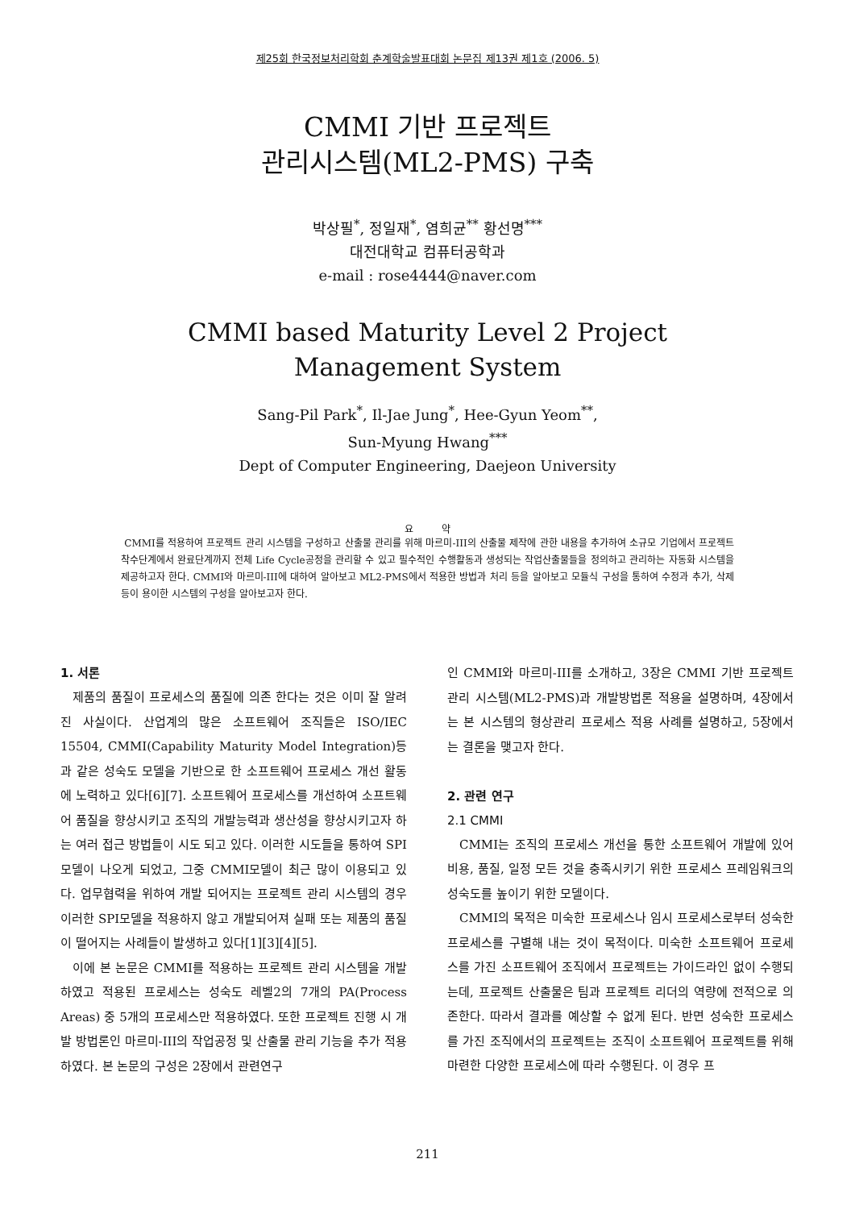제25회 한국정보처리학회 춘계학술발표대회 논문집 제13권 제1호 (2006. 5)
CMMI 기반 프로젝트
관리시스템(ML2-PMS) 구축
박상필<sup>*</sup>, 정일재<sup>*</sup>, 염희균<sup>**</sup> 황선명<sup>***</sup>
대전대학교 컴퓨터공학과
e-mail : rose4444@naver.com
CMMI based Maturity Level 2 Project
Management System
Sang-Pil Park<sup>*</sup>, Il-Jae Jung<sup>*</sup>, Hee-Gyun Yeom<sup>**</sup>,
Sun-Myung Hwang<sup>***</sup>
Dept of Computer Engineering, Daejeon University
요 약
CMMI를 적용하여 프로젝트 관리 시스템을 구성하고 산출물 관리를 위해 마르미-III의 산출물 제작에 관한 내용을 추가하여 소규모 기업에서 프로젝트 착수단계에서 완료단계까지 전체 Life Cycle공정을 관리할 수 있고 필수적인 수행활동과 생성되는 작업산출물들을 정의하고 관리하는 자동화 시스템을 제공하고자 한다. CMMI와 마르미-III에 대하여 알아보고 ML2-PMS에서 적용한 방법과 처리 등을 알아보고 모듈식 구성을 통하여 수정과 추가, 삭제등이 용이한 시스템의 구성을 알아보고자 한다.
1. 서론
제품의 품질이 프로세스의 품질에 의존 한다는 것은 이미 잘 알려진 사실이다. 산업계의 많은 소프트웨어 조직들은 ISO/IEC 15504, CMMI(Capability Maturity Model Integration)등과 같은 성숙도 모델을 기반으로 한 소프트웨어 프로세스 개선 활동에 노력하고 있다[6][7]. 소프트웨어 프로세스를 개선하여 소프트웨어 품질을 향상시키고 조직의 개발능력과 생산성을 향상시키고자 하는 여러 접근 방법들이 시도 되고 있다. 이러한 시도들을 통하여 SPI모델이 나오게 되었고, 그중 CMMI모델이 최근 많이 이용되고 있다. 업무협력을 위하여 개발 되어지는 프로젝트 관리 시스템의 경우 이러한 SPI모델을 적용하지 않고 개발되어져 실패 또는 제품의 품질이 떨어지는 사례들이 발생하고 있다[1][3][4][5].
이에 본 논문은 CMMI를 적용하는 프로젝트 관리 시스템을 개발하였고 적용된 프로세스는 성숙도 레벨2의 7개의 PA(Process Areas) 중 5개의 프로세스만 적용하였다. 또한 프로젝트 진행 시 개발 방법론인 마르미-III의 작업공정 및 산출물 관리 기능을 추가 적용하였다. 본 논문의 구성은 2장에서 관련연구
인 CMMI와 마르미-III를 소개하고, 3장은 CMMI 기반 프로젝트 관리 시스템(ML2-PMS)과 개발방법론 적용을 설명하며, 4장에서는 본 시스템의 형상관리 프로세스 적용 사례를 설명하고, 5장에서는 결론을 맺고자 한다.
2. 관련 연구
2.1 CMMI
CMMI는 조직의 프로세스 개선을 통한 소프트웨어 개발에 있어 비용, 품질, 일정 모든 것을 충족시키기 위한 프로세스 프레임워크의 성숙도를 높이기 위한 모델이다.
CMMI의 목적은 미숙한 프로세스나 임시 프로세스로부터 성숙한 프로세스를 구별해 내는 것이 목적이다. 미숙한 소프트웨어 프로세스를 가진 소프트웨어 조직에서 프로젝트는 가이드라인 없이 수행되는데, 프로젝트 산출물은 팀과 프로젝트 리더의 역량에 전적으로 의존한다. 따라서 결과를 예상할 수 없게 된다. 반면 성숙한 프로세스를 가진 조직에서의 프로젝트는 조직이 소프트웨어 프로젝트를 위해 마련한 다양한 프로세스에 따라 수행된다. 이 경우 프
211